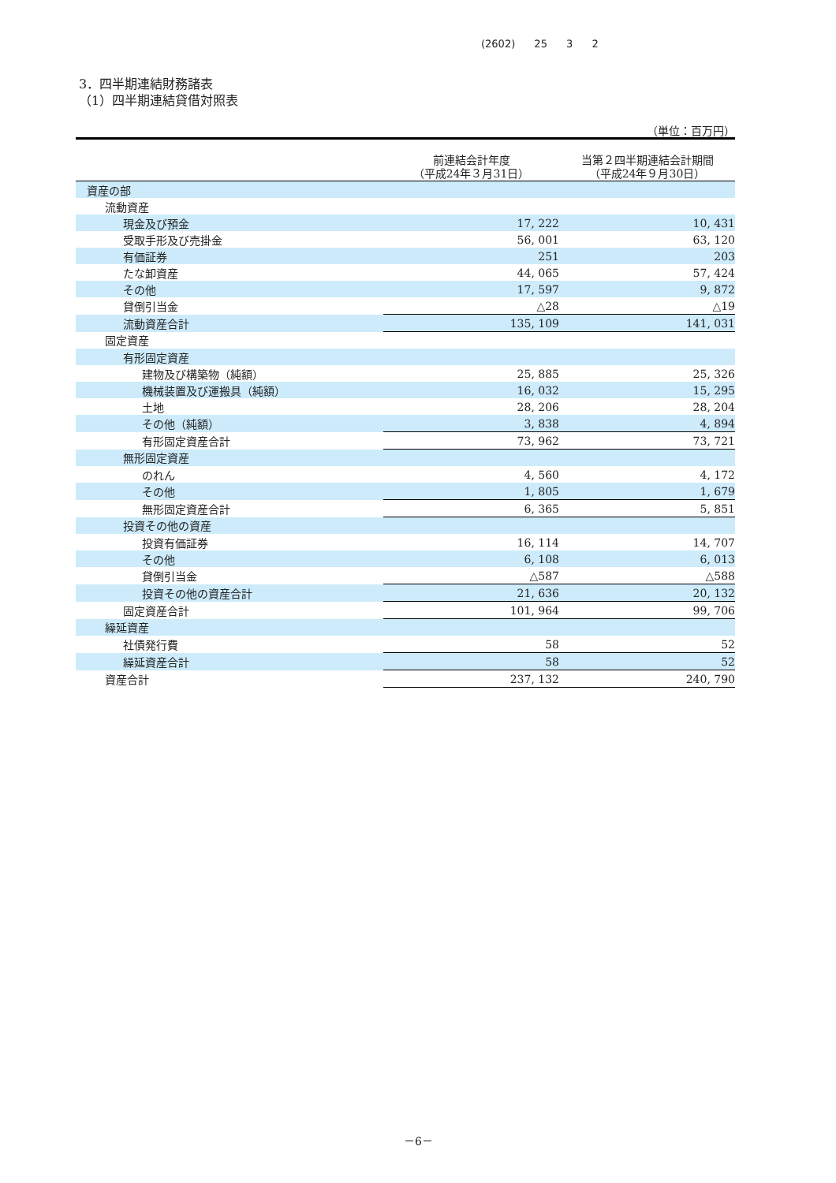(2602) 25 3 2
3．四半期連結財務諸表
（1）四半期連結貸借対照表
（単位：百万円）
| | 前連結会計年度 （平成24年３月31日） | 当第２四半期連結会計期間 （平成24年９月30日） |
| --- | --- | --- |
| 資産の部 | | |
| 流動資産 | | |
| 現金及び預金 | 17, 222 | 10, 431 |
| 受取手形及び売掛金 | 56, 001 | 63, 120 |
| 有価証券 | 251 | 203 |
| たな卸資産 | 44, 065 | 57, 424 |
| その他 | 17, 597 | 9, 872 |
| 貸倒引当金 | △28 | △19 |
| 流動資産合計 | 135, 109 | 141, 031 |
| 固定資産 | | |
| 有形固定資産 | | |
| 建物及び構築物（純額） | 25, 885 | 25, 326 |
| 機械装置及び運搬具（純額） | 16, 032 | 15, 295 |
| 土地 | 28, 206 | 28, 204 |
| その他（純額） | 3, 838 | 4, 894 |
| 有形固定資産合計 | 73, 962 | 73, 721 |
| 無形固定資産 | | |
| のれん | 4, 560 | 4, 172 |
| その他 | 1, 805 | 1, 679 |
| 無形固定資産合計 | 6, 365 | 5, 851 |
| 投資その他の資産 | | |
| 投資有価証券 | 16, 114 | 14, 707 |
| その他 | 6, 108 | 6, 013 |
| 貸倒引当金 | △587 | △588 |
| 投資その他の資産合計 | 21, 636 | 20, 132 |
| 固定資産合計 | 101, 964 | 99, 706 |
| 繰延資産 | | |
| 社債発行費 | 58 | 52 |
| 繰延資産合計 | 58 | 52 |
| 資産合計 | 237, 132 | 240, 790 |
－6－